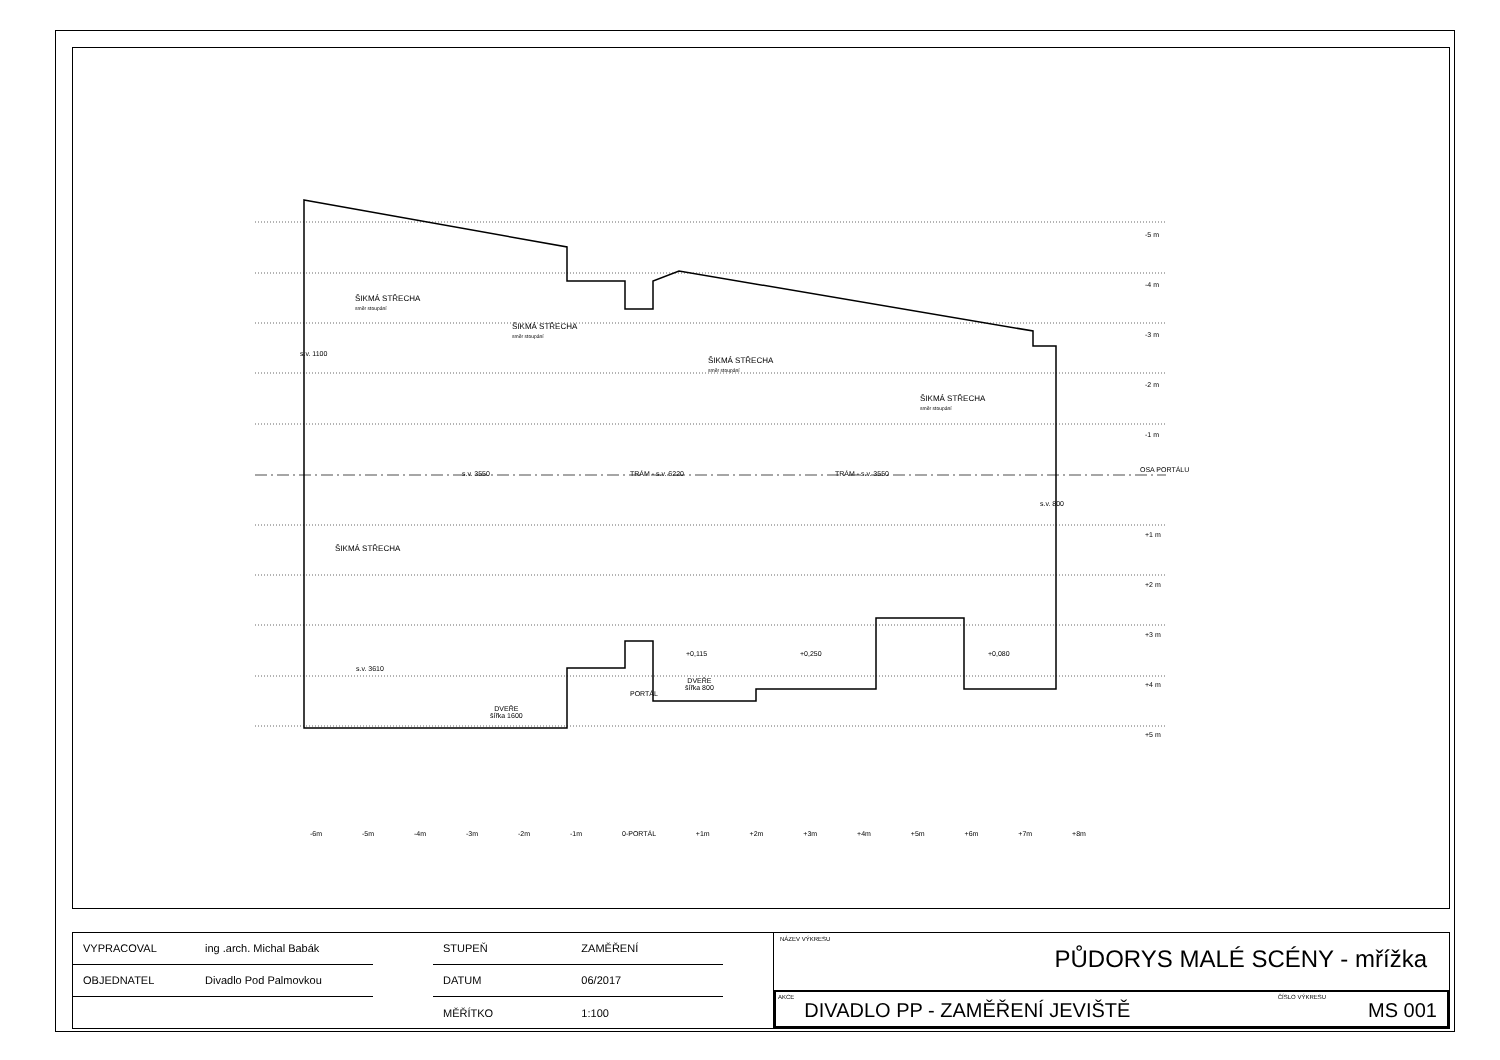ŠIKMÁ STŘECHA
směr stoupání
ŠIKMÁ STŘECHA
směr stoupání
ŠIKMÁ STŘECHA
směr stoupání
ŠIKMÁ STŘECHA
směr stoupání
ŠIKMÁ STŘECHA
OSA PORTÁLU
s.v. 3610
DVEŘE
šířka 1600
DVEŘE
šířka 800
+0,115 +0,250 +0,080
-5 m
-4 m
-3 m
-2 m
-1 m
+1 m
+2 m
+3 m
+4 m
+5 m
-6m -5m -4m -3m -2m -1m 0-PORTÁL +1m +2m +3m +4m +5m +6m +7m +8m
s.v. 1100
s.v. 3550 TRÁM - s.v. 6220 TRÁM - s.v. 3550
s.v. 800
PORTÁL
| VYPRACOVAL | ing .arch. Michal Babák |
| OBJEDNATEL | Divadlo Pod Palmovkou |
| STUPEŇ | ZAMĚŘENÍ |
| DATUM | 06/2017 |
| MĚŘÍTKO | 1:100 |
NÁZEV VÝKRESU
PŮDORYS MALÉ SCÉNY - mřížka
AKCE DIVADLO PP - ZAMĚŘENÍ JEVIŠTĚ ČÍSLO VÝKRESU MS 001